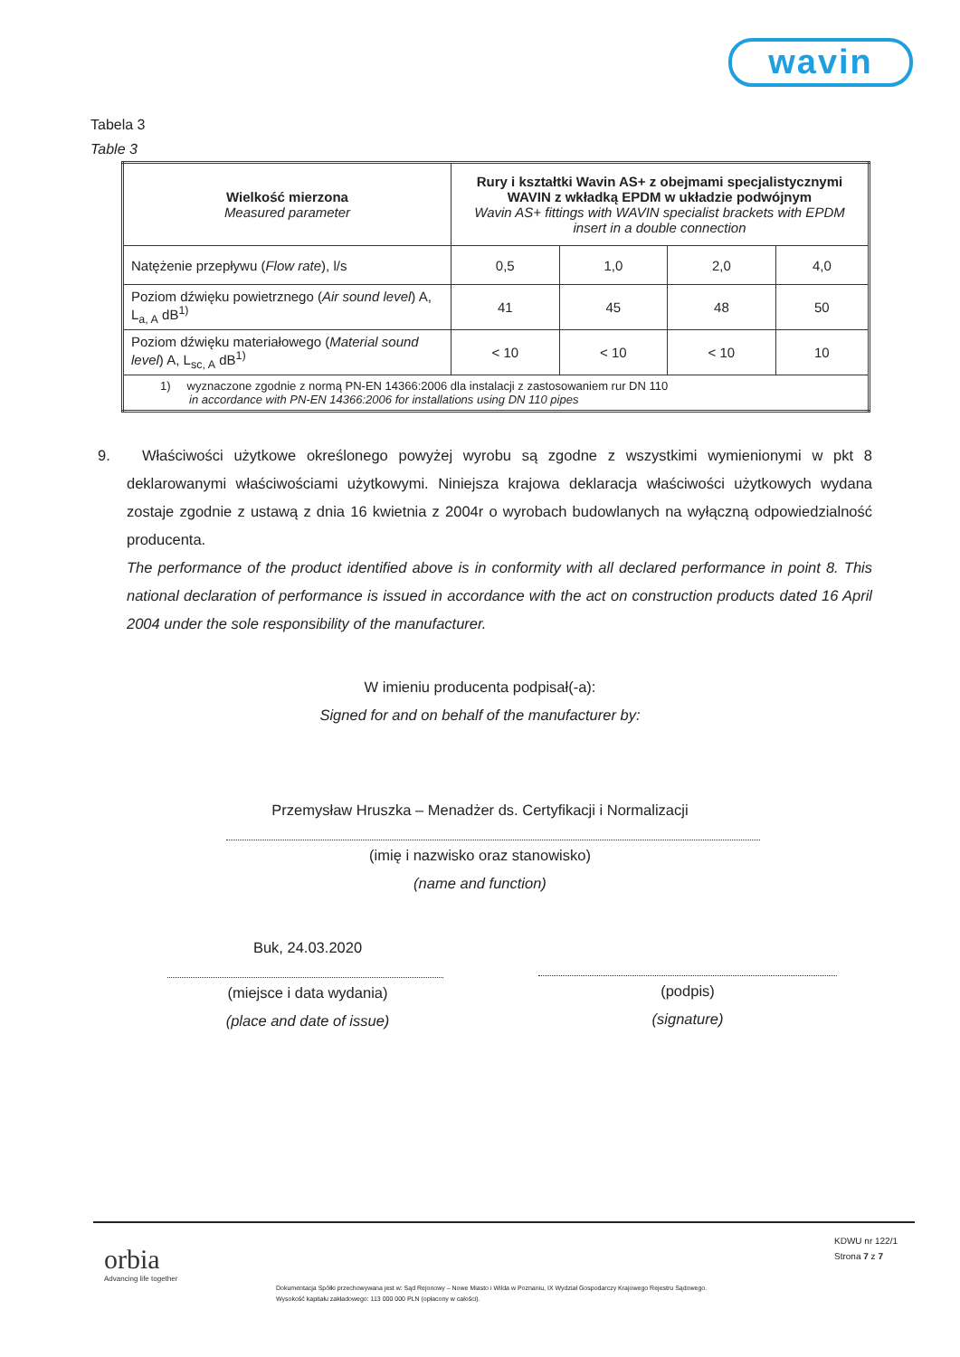wavin
Tabela 3
Table 3
| Wielkość mierzona Measured parameter | Rury i kształtki Wavin AS+ z obejmami specjalistycznymi WAVIN z wkładką EPDM w układzie podwójnym Wavin AS+ fittings with WAVIN specialist brackets with EPDM insert in a double connection | | | |
| --- | --- | --- | --- | --- |
| Natężenie przepływu ( Flow rate ), l/s | 0,5 | 1,0 | 2,0 | 4,0 |
| Poziom dźwięku powietrznego ( Air sound level ) A, L<sub>a, A</sub> dB<sup>1)</sup> | 41 | 45 | 48 | 50 |
| Poziom dźwięku materiałowego ( Material sound level ) A, L<sub>sc, A</sub> dB<sup>1)</sup> | < 10 | < 10 | < 10 | 10 |
| 1) wyznaczone zgodnie z normą PN-EN 14366:2006 dla instalacji z zastosowaniem rur DN 110 in accordance with PN-EN 14366:2006 for installations using DN 110 pipes | | | | |
9. Właściwości użytkowe określonego powyżej wyrobu są zgodne z wszystkimi wymienionymi w pkt 8 deklarowanymi właściwościami użytkowymi. Niniejsza krajowa deklaracja właściwości użytkowych wydana zostaje zgodnie z ustawą z dnia 16 kwietnia z 2004r o wyrobach budowlanych na wyłączną odpowiedzialność producenta.
The performance of the product identified above is in conformity with all declared performance in point 8. This national declaration of performance is issued in accordance with the act on construction products dated 16 April 2004 under the sole responsibility of the manufacturer.
W imieniu producenta podpisał(-a):
Signed for and on behalf of the manufacturer by:
Przemysław Hruszka – Menadżer ds. Certyfikacji i Normalizacji
(imię i nazwisko oraz stanowisko)
(name and function)
Buk, 24.03.2020
(miejsce i data wydania)
(place and date of issue)
(podpis)
(signature)
orbia
Advancing life together
KDWU nr 122/1
Strona 7 z 7
Dokumentacja Spółki przechowywana jest w: Sąd Rejonowy – Nowe Miasto i Wilda w Poznaniu, IX Wydział Gospodarczy Krajowego Rejestru Sądowego.
Wysokość kapitału zakładowego: 113 000 000 PLN (opłacony w całości).